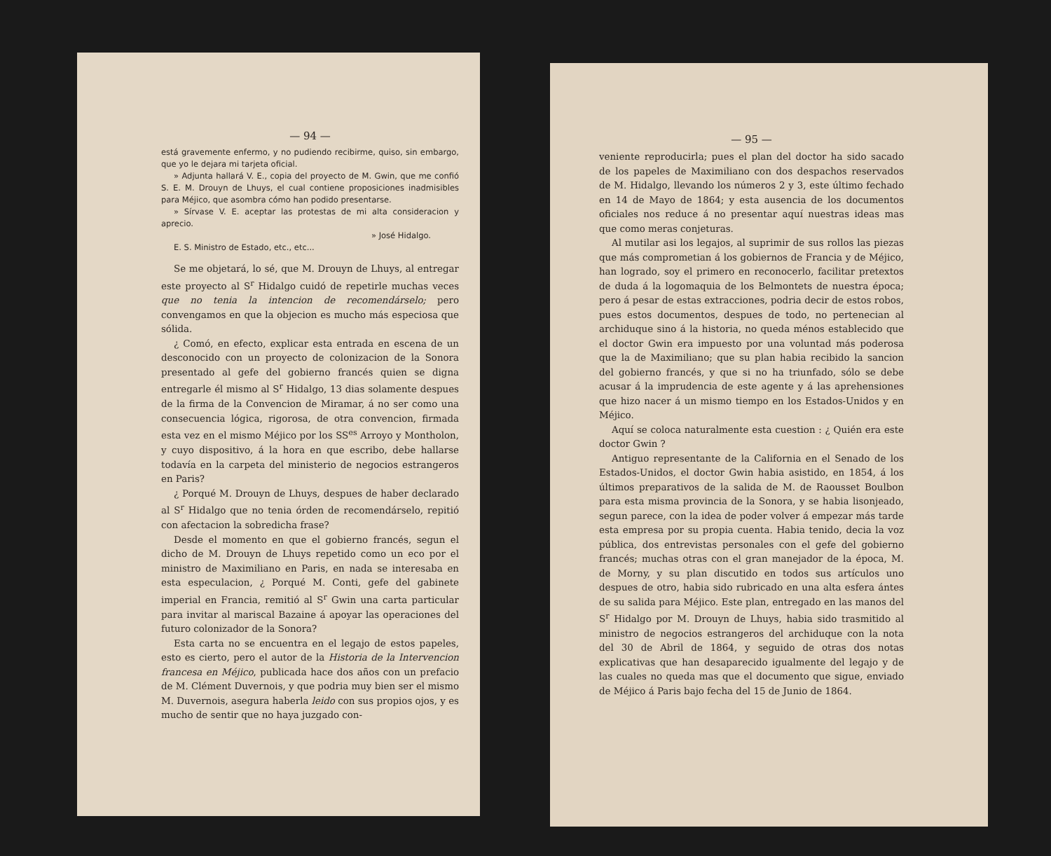— 94 —
está gravemente enfermo, y no pudiendo recibirme, quiso, sin embargo, que yo le dejara mi tarjeta oficial.
» Adjunta hallará V. E., copia del proyecto de M. Gwin, que me confió S. E. M. Drouyn de Lhuys, el cual contiene proposiciones inadmisibles para Méjico, que asombra cómo han podido presentarse.
» Sírvase V. E. aceptar las protestas de mi alta consideracion y aprecio.
» José Hidalgo.
E. S. Ministro de Estado, etc., etc...
Se me objetará, lo sé, que M. Drouyn de Lhuys, al entregar este proyecto al S<sup>r</sup> Hidalgo cuidó de repetirle muchas veces que no tenia la intencion de recomendárselo; pero convengamos en que la objecion es mucho más especiosa que sólida.
¿ Comó, en efecto, explicar esta entrada en escena de un desconocido con un proyecto de colonizacion de la Sonora presentado al gefe del gobierno francés quien se digna entregarle él mismo al S<sup>r</sup> Hidalgo, 13 dias solamente despues de la firma de la Convencion de Miramar, á no ser como una consecuencia lógica, rigorosa, de otra convencion, firmada esta vez en el mismo Méjico por los SS<sup>es</sup> Arroyo y Montholon, y cuyo dispositivo, á la hora en que escribo, debe hallarse todavía en la carpeta del ministerio de negocios estrangeros en Paris?
¿ Porqué M. Drouyn de Lhuys, despues de haber declarado al S<sup>r</sup> Hidalgo que no tenia órden de recomendárselo, repitió con afectacion la sobredicha frase?
Desde el momento en que el gobierno francés, segun el dicho de M. Drouyn de Lhuys repetido como un eco por el ministro de Maximiliano en Paris, en nada se interesaba en esta especulacion, ¿ Porqué M. Conti, gefe del gabinete imperial en Francia, remitió al S<sup>r</sup> Gwin una carta particular para invitar al mariscal Bazaine á apoyar las operaciones del futuro colonizador de la Sonora?
Esta carta no se encuentra en el legajo de estos papeles, esto es cierto, pero el autor de la Historia de la Intervencion francesa en Méjico, publicada hace dos años con un prefacio de M. Clément Duvernois, y que podria muy bien ser el mismo M. Duvernois, asegura haberla leido con sus propios ojos, y es mucho de sentir que no haya juzgado con-
— 95 —
veniente reproducirla; pues el plan del doctor ha sido sacado de los papeles de Maximiliano con dos despachos reservados de M. Hidalgo, llevando los números 2 y 3, este último fechado en 14 de Mayo de 1864; y esta ausencia de los documentos oficiales nos reduce á no presentar aquí nuestras ideas mas que como meras conjeturas.
Al mutilar asi los legajos, al suprimir de sus rollos las piezas que más comprometian á los gobiernos de Francia y de Méjico, han logrado, soy el primero en reconocerlo, facilitar pretextos de duda á la logomaquia de los Belmontets de nuestra época; pero á pesar de estas extracciones, podria decir de estos robos, pues estos documentos, despues de todo, no pertenecian al archiduque sino á la historia, no queda ménos establecido que el doctor Gwin era impuesto por una voluntad más poderosa que la de Maximiliano; que su plan habia recibido la sancion del gobierno francés, y que si no ha triunfado, sólo se debe acusar á la imprudencia de este agente y á las aprehensiones que hizo nacer á un mismo tiempo en los Estados-Unidos y en Méjico.
Aquí se coloca naturalmente esta cuestion : ¿ Quién era este doctor Gwin ?
Antiguo representante de la California en el Senado de los Estados-Unidos, el doctor Gwin habia asistido, en 1854, á los últimos preparativos de la salida de M. de Raousset Boulbon para esta misma provincia de la Sonora, y se habia lisonjeado, segun parece, con la idea de poder volver á empezar más tarde esta empresa por su propia cuenta. Habia tenido, decia la voz pública, dos entrevistas personales con el gefe del gobierno francés; muchas otras con el gran manejador de la época, M. de Morny, y su plan discutido en todos sus artículos uno despues de otro, habia sido rubricado en una alta esfera ántes de su salida para Méjico. Este plan, entregado en las manos del S<sup>r</sup> Hidalgo por M. Drouyn de Lhuys, habia sido trasmitido al ministro de negocios estrangeros del archiduque con la nota del 30 de Abril de 1864, y seguido de otras dos notas explicativas que han desaparecido igualmente del legajo y de las cuales no queda mas que el documento que sigue, enviado de Méjico á Paris bajo fecha del 15 de Junio de 1864.